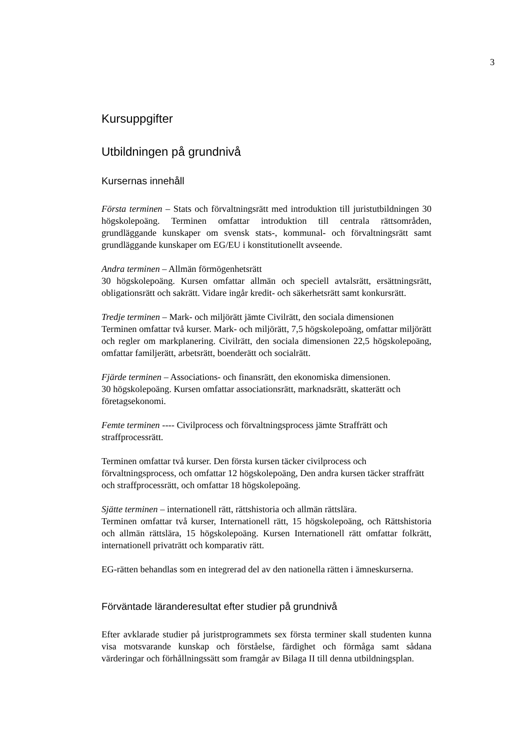3
Kursuppgifter
Utbildningen på grundnivå
Kursernas innehåll
Första terminen – Stats och förvaltningsrätt med introduktion till juristutbildningen 30 högskolepoäng. Terminen omfattar introduktion till centrala rättsområden, grundläggande kunskaper om svensk stats-, kommunal- och förvaltningsrätt samt grundläggande kunskaper om EG/EU i konstitutionellt avseende.
Andra terminen – Allmän förmögenhetsrätt
30 högskolepoäng. Kursen omfattar allmän och speciell avtalsrätt, ersättningsrätt, obligationsrätt och sakrätt. Vidare ingår kredit- och säkerhetsrätt samt konkursrätt.
Tredje terminen – Mark- och miljörätt jämte Civilrätt, den sociala dimensionen
Terminen omfattar två kurser. Mark- och miljörätt, 7,5 högskolepoäng, omfattar miljörätt och regler om markplanering. Civilrätt, den sociala dimensionen 22,5 högskolepoäng, omfattar familjerätt, arbetsrätt, boenderätt och socialrätt.
Fjärde terminen – Associations- och finansrätt, den ekonomiska dimensionen.
30 högskolepoäng. Kursen omfattar associationsrätt, marknadsrätt, skatterätt och företagsekonomi.
Femte terminen ---- Civilprocess och förvaltningsprocess jämte Straffrätt och straffprocessrätt.
Terminen omfattar två kurser. Den första kursen täcker civilprocess och förvaltningsprocess, och omfattar 12 högskolepoäng, Den andra kursen täcker straffrätt och straffprocessrätt, och omfattar 18 högskolepoäng.
Sjätte terminen – internationell rätt, rättshistoria och allmän rättslära.
Terminen omfattar två kurser, Internationell rätt, 15 högskolepoäng, och Rättshistoria och allmän rättslära, 15 högskolepoäng. Kursen Internationell rätt omfattar folkrätt, internationell privaträtt och komparativ rätt.
EG-rätten behandlas som en integrerad del av den nationella rätten i ämneskurserna.
Förväntade läranderesultat efter studier på grundnivå
Efter avklarade studier på juristprogrammets sex första terminer skall studenten kunna visa motsvarande kunskap och förståelse, färdighet och förmåga samt sådana värderingar och förhållningssätt som framgår av Bilaga II till denna utbildningsplan.